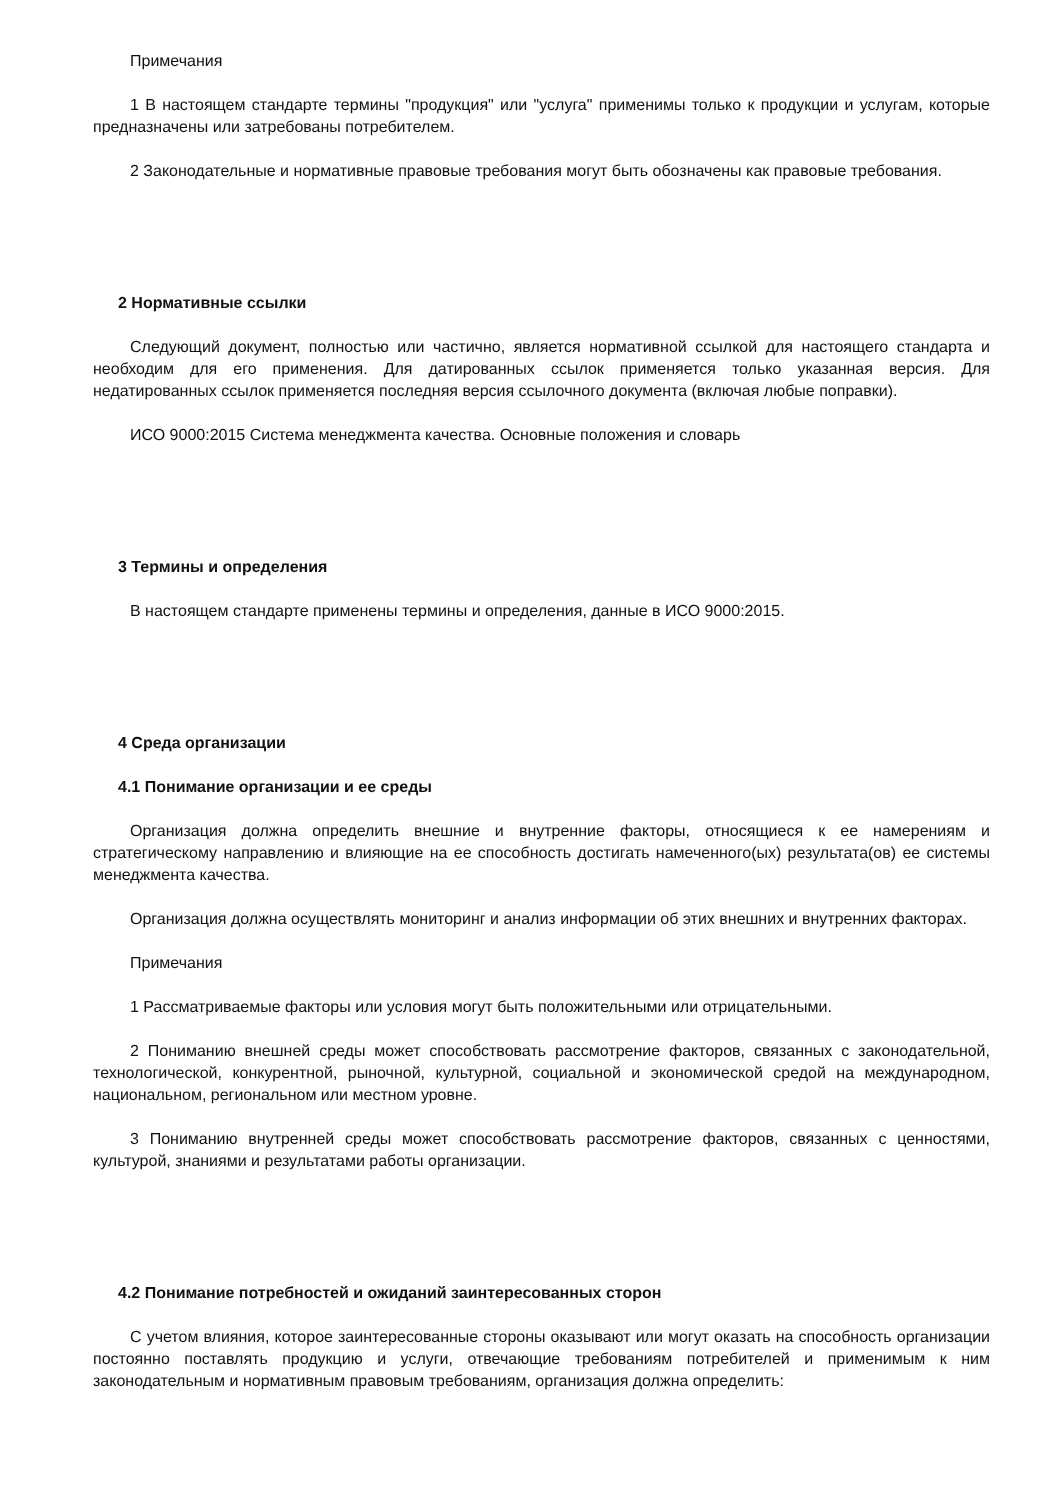Примечания
1 В настоящем стандарте термины "продукция" или "услуга" применимы только к продукции и услугам, которые предназначены или затребованы потребителем.
2 Законодательные и нормативные правовые требования могут быть обозначены как правовые требования.
2 Нормативные ссылки
Следующий документ, полностью или частично, является нормативной ссылкой для настоящего стандарта и необходим для его применения. Для датированных ссылок применяется только указанная версия. Для недатированных ссылок применяется последняя версия ссылочного документа (включая любые поправки).
ИСО 9000:2015 Система менеджмента качества. Основные положения и словарь
3 Термины и определения
В настоящем стандарте применены термины и определения, данные в ИСО 9000:2015.
4 Среда организации
4.1 Понимание организации и ее среды
Организация должна определить внешние и внутренние факторы, относящиеся к ее намерениям и стратегическому направлению и влияющие на ее способность достигать намеченного(ых) результата(ов) ее системы менеджмента качества.
Организация должна осуществлять мониторинг и анализ информации об этих внешних и внутренних факторах.
Примечания
1 Рассматриваемые факторы или условия могут быть положительными или отрицательными.
2 Пониманию внешней среды может способствовать рассмотрение факторов, связанных с законодательной, технологической, конкурентной, рыночной, культурной, социальной и экономической средой на международном, национальном, региональном или местном уровне.
3 Пониманию внутренней среды может способствовать рассмотрение факторов, связанных с ценностями, культурой, знаниями и результатами работы организации.
4.2 Понимание потребностей и ожиданий заинтересованных сторон
С учетом влияния, которое заинтересованные стороны оказывают или могут оказать на способность организации постоянно поставлять продукцию и услуги, отвечающие требованиям потребителей и применимым к ним законодательным и нормативным правовым требованиям, организация должна определить: